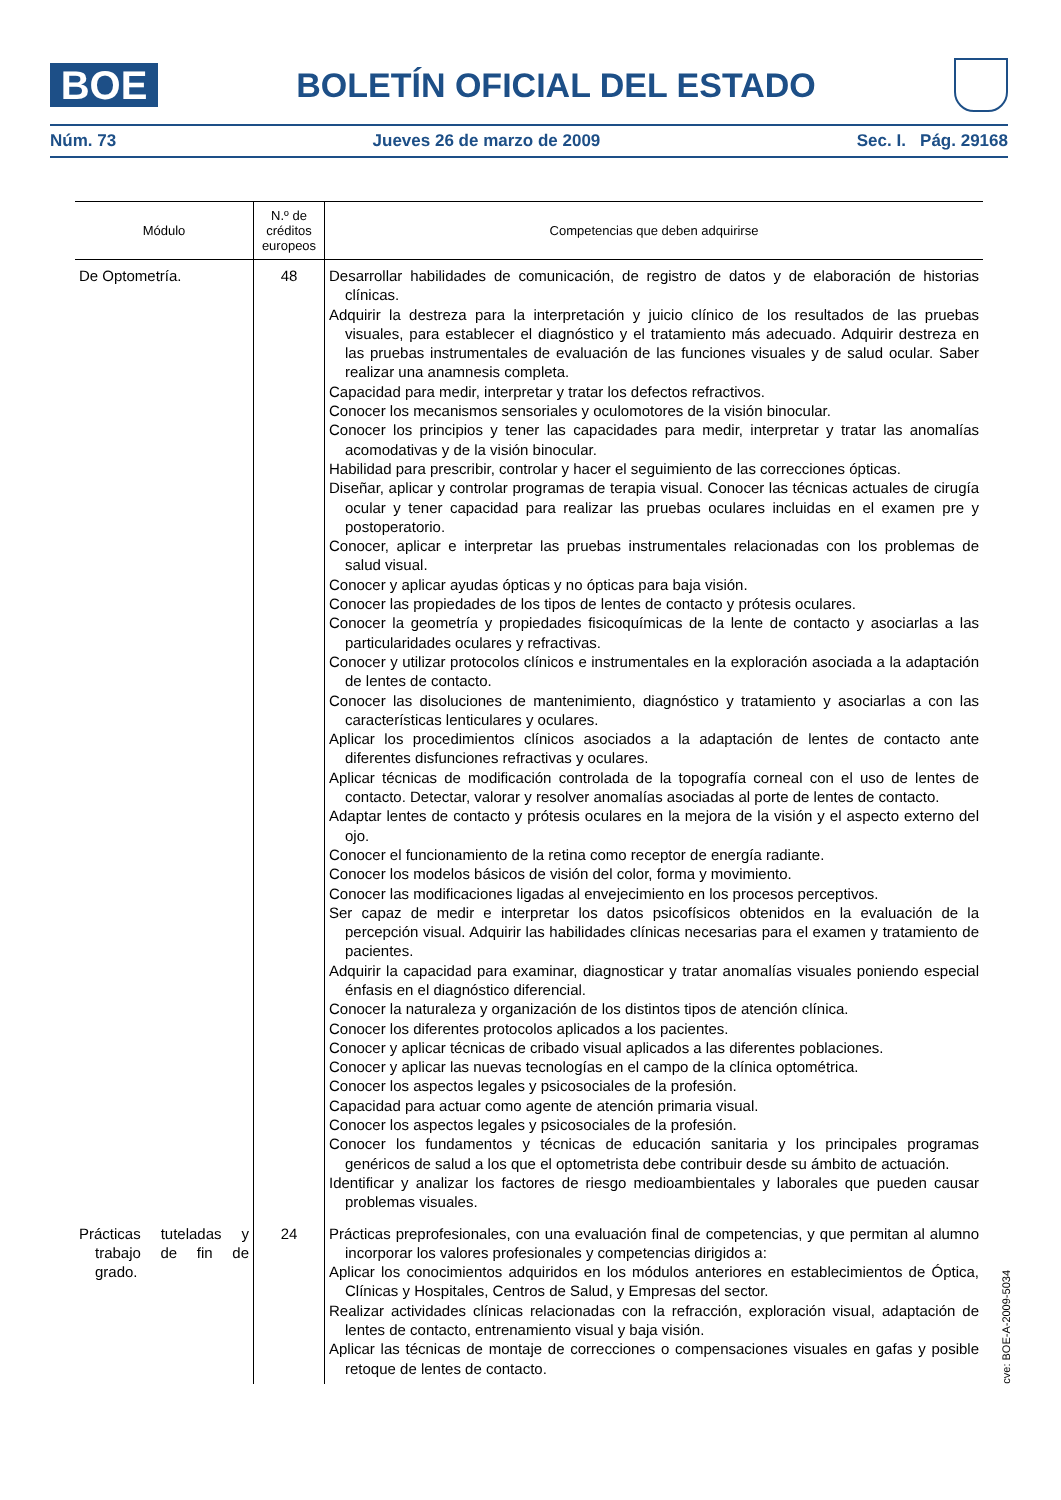BOE
BOLETÍN OFICIAL DEL ESTADO
Núm. 73 Jueves 26 de marzo de 2009 Sec. I. Pág. 29168
| Módulo | N.º de créditos europeos | Competencias que deben adquirirse |
| --- | --- | --- |
| De Optometría. | 48 | Desarrollar habilidades de comunicación, de registro de datos y de elaboración de historias clínicas. Adquirir la destreza para la interpretación y juicio clínico de los resultados de las pruebas visuales, para establecer el diagnóstico y el tratamiento más adecuado. Adquirir destreza en las pruebas instrumentales de evaluación de las funciones visuales y de salud ocular. Saber realizar una anamnesis completa. Capacidad para medir, interpretar y tratar los defectos refractivos. Conocer los mecanismos sensoriales y oculomotores de la visión binocular. Conocer los principios y tener las capacidades para medir, interpretar y tratar las anomalías acomodativas y de la visión binocular. Habilidad para prescribir, controlar y hacer el seguimiento de las correcciones ópticas. Diseñar, aplicar y controlar programas de terapia visual. Conocer las técnicas actuales de cirugía ocular y tener capacidad para realizar las pruebas oculares incluidas en el examen pre y postoperatorio. Conocer, aplicar e interpretar las pruebas instrumentales relacionadas con los problemas de salud visual. Conocer y aplicar ayudas ópticas y no ópticas para baja visión. Conocer las propiedades de los tipos de lentes de contacto y prótesis oculares. Conocer la geometría y propiedades fisicoquímicas de la lente de contacto y asociarlas a las particularidades oculares y refractivas. Conocer y utilizar protocolos clínicos e instrumentales en la exploración asociada a la adaptación de lentes de contacto. Conocer las disoluciones de mantenimiento, diagnóstico y tratamiento y asociarlas a con las características lenticulares y oculares. Aplicar los procedimientos clínicos asociados a la adaptación de lentes de contacto ante diferentes disfunciones refractivas y oculares. Aplicar técnicas de modificación controlada de la topografía corneal con el uso de lentes de contacto. Detectar, valorar y resolver anomalías asociadas al porte de lentes de contacto. Adaptar lentes de contacto y prótesis oculares en la mejora de la visión y el aspecto externo del ojo. Conocer el funcionamiento de la retina como receptor de energía radiante. Conocer los modelos básicos de visión del color, forma y movimiento. Conocer las modificaciones ligadas al envejecimiento en los procesos perceptivos. Ser capaz de medir e interpretar los datos psicofísicos obtenidos en la evaluación de la percepción visual. Adquirir las habilidades clínicas necesarias para el examen y tratamiento de pacientes. Adquirir la capacidad para examinar, diagnosticar y tratar anomalías visuales poniendo especial énfasis en el diagnóstico diferencial. Conocer la naturaleza y organización de los distintos tipos de atención clínica. Conocer los diferentes protocolos aplicados a los pacientes. Conocer y aplicar técnicas de cribado visual aplicados a las diferentes poblaciones. Conocer y aplicar las nuevas tecnologías en el campo de la clínica optométrica. Conocer los aspectos legales y psicosociales de la profesión. Capacidad para actuar como agente de atención primaria visual. Conocer los aspectos legales y psicosociales de la profesión. Conocer los fundamentos y técnicas de educación sanitaria y los principales programas genéricos de salud a los que el optometrista debe contribuir desde su ámbito de actuación. Identificar y analizar los factores de riesgo medioambientales y laborales que pueden causar problemas visuales. |
| Prácticas tuteladas y trabajo de fin de grado. | 24 | Prácticas preprofesionales, con una evaluación final de competencias, y que permitan al alumno incorporar los valores profesionales y competencias dirigidos a: Aplicar los conocimientos adquiridos en los módulos anteriores en establecimientos de Óptica, Clínicas y Hospitales, Centros de Salud, y Empresas del sector. Realizar actividades clínicas relacionadas con la refracción, exploración visual, adaptación de lentes de contacto, entrenamiento visual y baja visión. Aplicar las técnicas de montaje de correcciones o compensaciones visuales en gafas y posible retoque de lentes de contacto. |
cve: BOE-A-2009-5034